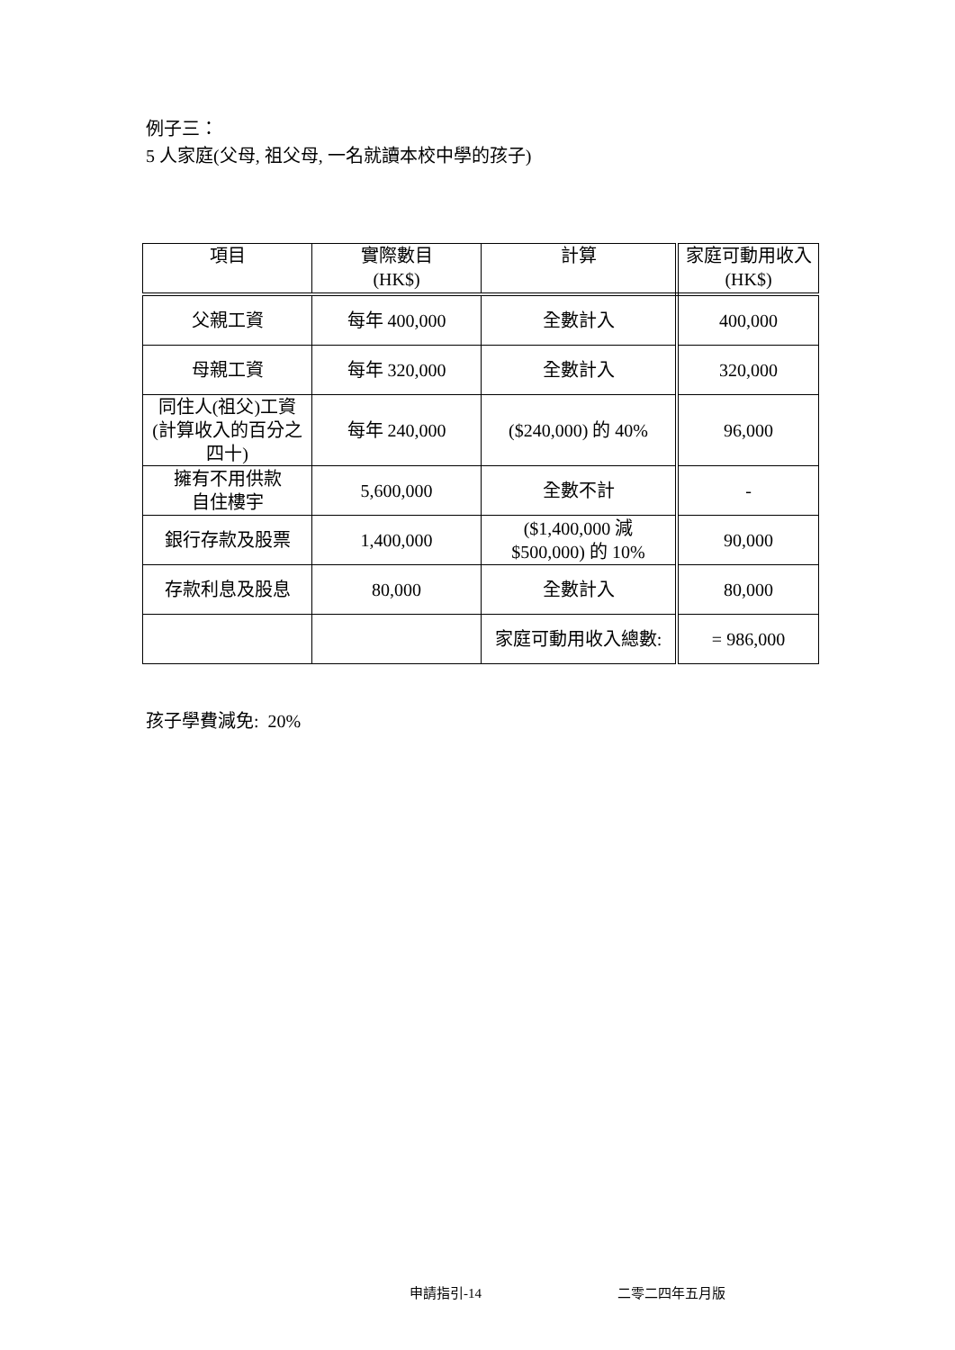例子三：
5 人家庭(父母, 祖父母, 一名就讀本校中學的孩子)
| 項目 | 實際數目 (HK$) | 計算 | 家庭可動用收入 (HK$) |
| --- | --- | --- | --- |
| 父親工資 | 每年 400,000 | 全數計入 | 400,000 |
| 母親工資 | 每年 320,000 | 全數計入 | 320,000 |
| 同住人(祖父)工資 (計算收入的百分之 四十) | 每年 240,000 | ($240,000) 的 40% | 96,000 |
| 擁有不用供款 自住樓宇 | 5,600,000 | 全數不計 | - |
| 銀行存款及股票 | 1,400,000 | ($1,400,000 減 $500,000) 的 10% | 90,000 |
| 存款利息及股息 | 80,000 | 全數計入 | 80,000 |
| | | 家庭可動用收入總數: | = 986,000 |
孩子學費減免: 20%
申請指引-14 二零二四年五月版